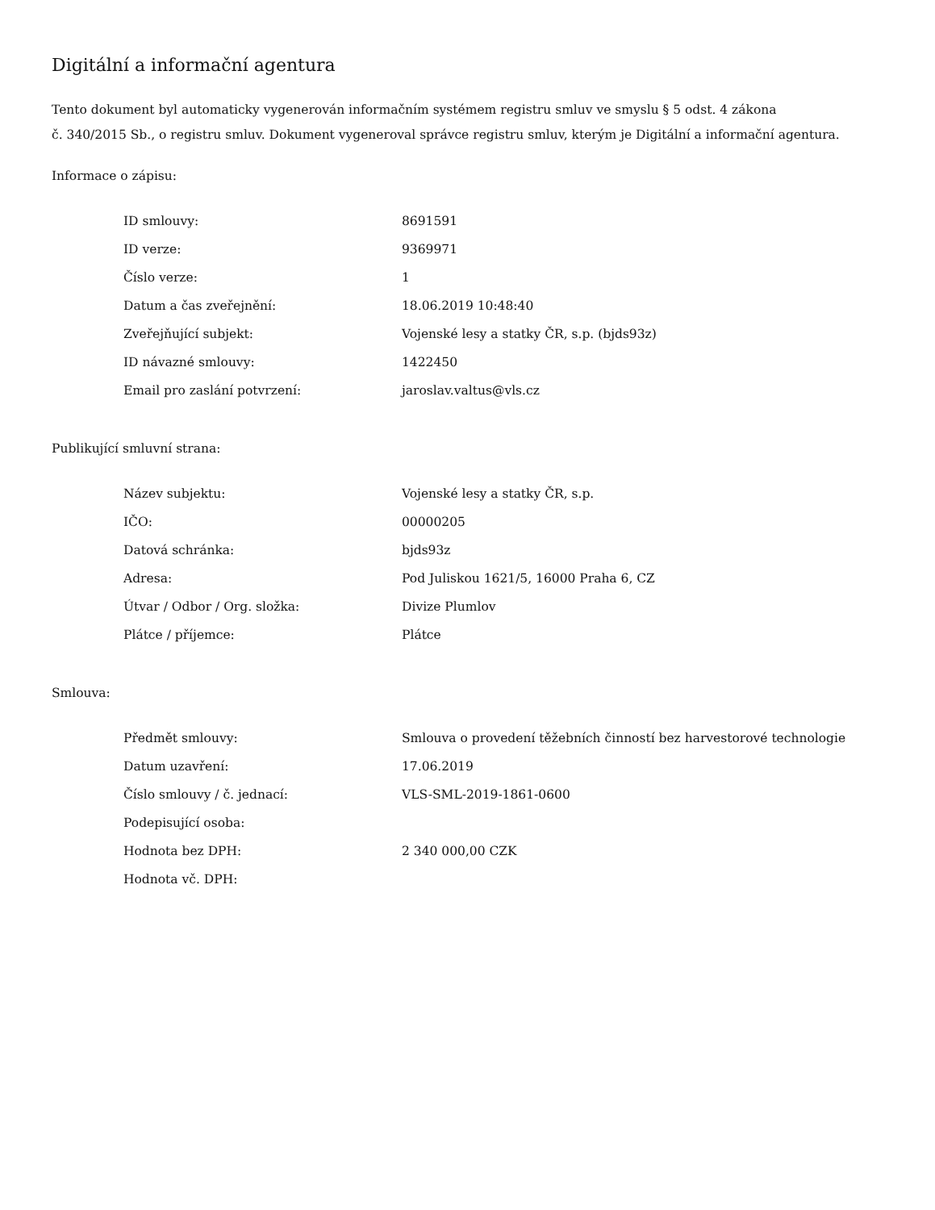Digitální a informační agentura
Tento dokument byl automaticky vygenerován informačním systémem registru smluv ve smyslu § 5 odst. 4 zákona
č. 340/2015 Sb., o registru smluv. Dokument vygeneroval správce registru smluv, kterým je Digitální a informační agentura.
Informace o zápisu:
| ID smlouvy: | 8691591 |
| ID verze: | 9369971 |
| Číslo verze: | 1 |
| Datum a čas zveřejnění: | 18.06.2019 10:48:40 |
| Zveřejňující subjekt: | Vojenské lesy a statky ČR, s.p. (bjds93z) |
| ID návazné smlouvy: | 1422450 |
| Email pro zaslání potvrzení: | jaroslav.valtus@vls.cz |
Publikující smluvní strana:
| Název subjektu: | Vojenské lesy a statky ČR, s.p. |
| IČO: | 00000205 |
| Datová schránka: | bjds93z |
| Adresa: | Pod Juliskou 1621/5, 16000 Praha 6, CZ |
| Útvar / Odbor / Org. složka: | Divize Plumlov |
| Plátce / příjemce: | Plátce |
Smlouva:
| Předmět smlouvy: | Smlouva o provedení těžebních činností bez harvestorové technologie |
| Datum uzavření: | 17.06.2019 |
| Číslo smlouvy / č. jednací: | VLS-SML-2019-1861-0600 |
| Podepisující osoba: | |
| Hodnota bez DPH: | 2 340 000,00 CZK |
| Hodnota vč. DPH: | |